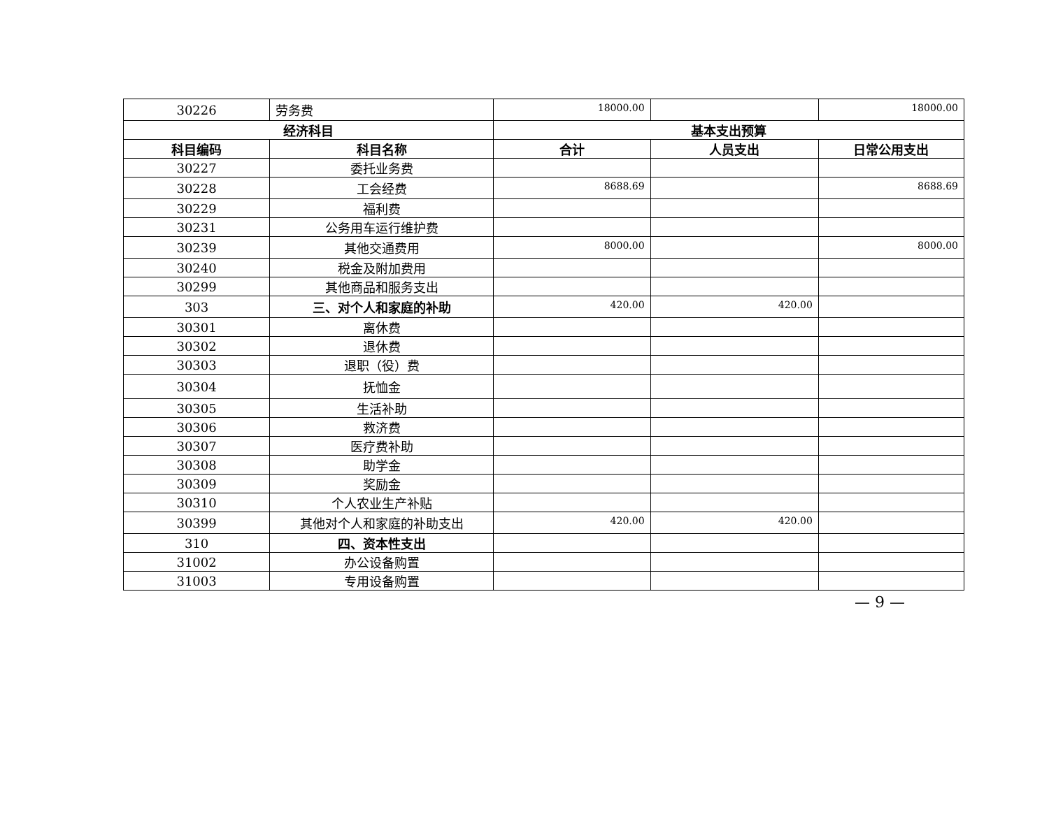| 30226 | 劳务费 | 18000.00 | | 18000.00 |
| 经济科目 | | 基本支出预算 | | |
| 科目编码 | 科目名称 | 合计 | 人员支出 | 日常公用支出 |
| 30227 | 委托业务费 | | | |
| 30228 | 工会经费 | 8688.69 | | 8688.69 |
| 30229 | 福利费 | | | |
| 30231 | 公务用车运行维护费 | | | |
| 30239 | 其他交通费用 | 8000.00 | | 8000.00 |
| 30240 | 税金及附加费用 | | | |
| 30299 | 其他商品和服务支出 | | | |
| 303 | 三、对个人和家庭的补助 | 420.00 | 420.00 | |
| 30301 | 离休费 | | | |
| 30302 | 退休费 | | | |
| 30303 | 退职（役）费 | | | |
| 30304 | 抚恤金 | | | |
| 30305 | 生活补助 | | | |
| 30306 | 救济费 | | | |
| 30307 | 医疗费补助 | | | |
| 30308 | 助学金 | | | |
| 30309 | 奖励金 | | | |
| 30310 | 个人农业生产补贴 | | | |
| 30399 | 其他对个人和家庭的补助支出 | 420.00 | 420.00 | |
| 310 | 四、资本性支出 | | | |
| 31002 | 办公设备购置 | | | |
| 31003 | 专用设备购置 | | | |
— 9 —